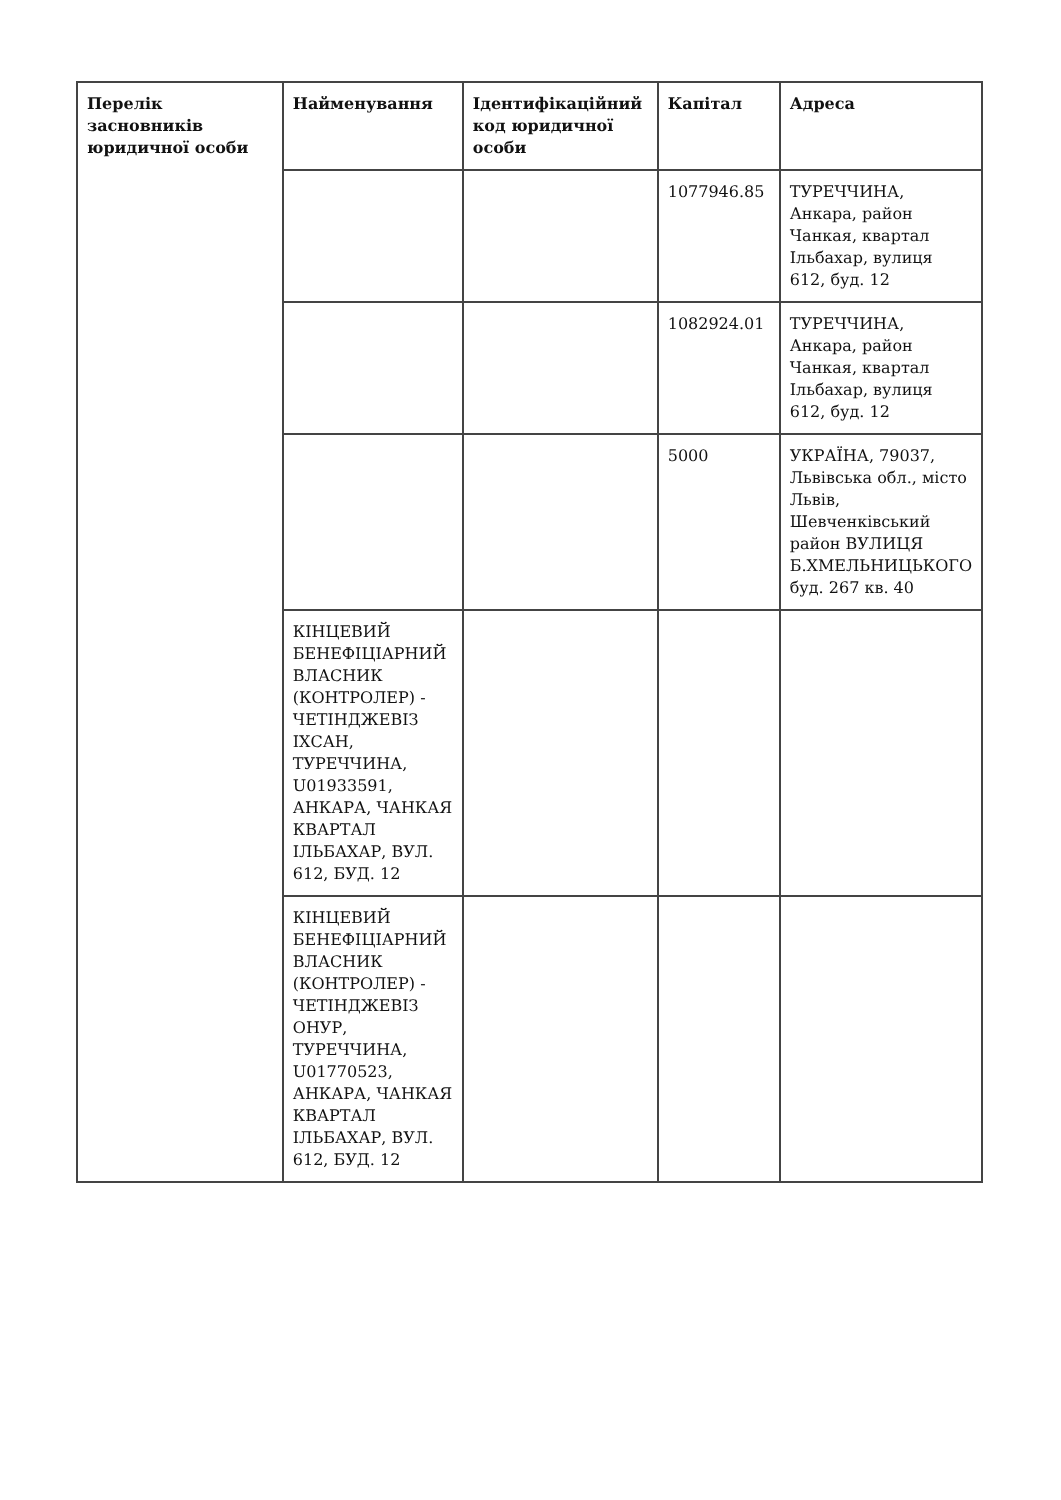| Перелік засновників юридичної особи | Найменування | Ідентифікаційний код юридичної особи | Капітал | Адреса |
| --- | --- | --- | --- | --- |
| | | | 1077946.85 | ТУРЕЧЧИНА, Анкара, район Чанкая, квартал Ільбахар, вулиця 612, буд. 12 |
| | | | 1082924.01 | ТУРЕЧЧИНА, Анкара, район Чанкая, квартал Ільбахар, вулиця 612, буд. 12 |
| | | | 5000 | УКРАЇНА, 79037, Львівська обл., місто Львів, Шевченківський район ВУЛИЦЯ Б.ХМЕЛЬНИЦЬКОГО буд. 267 кв. 40 |
| | КІНЦЕВИЙ БЕНЕФІЦІАРНИЙ ВЛАСНИК (КОНТРОЛЕР) - ЧЕТІНДЖЕВІЗ ІХСАН, ТУРЕЧЧИНА, U01933591, АНКАРА, ЧАНКАЯ КВАРТАЛ ІЛЬБАХАР, ВУЛ. 612, БУД. 12 | | | |
| | КІНЦЕВИЙ БЕНЕФІЦІАРНИЙ ВЛАСНИК (КОНТРОЛЕР) - ЧЕТІНДЖЕВІЗ ОНУР, ТУРЕЧЧИНА, U01770523, АНКАРА, ЧАНКАЯ КВАРТАЛ ІЛЬБАХАР, ВУЛ. 612, БУД. 12 | | | |